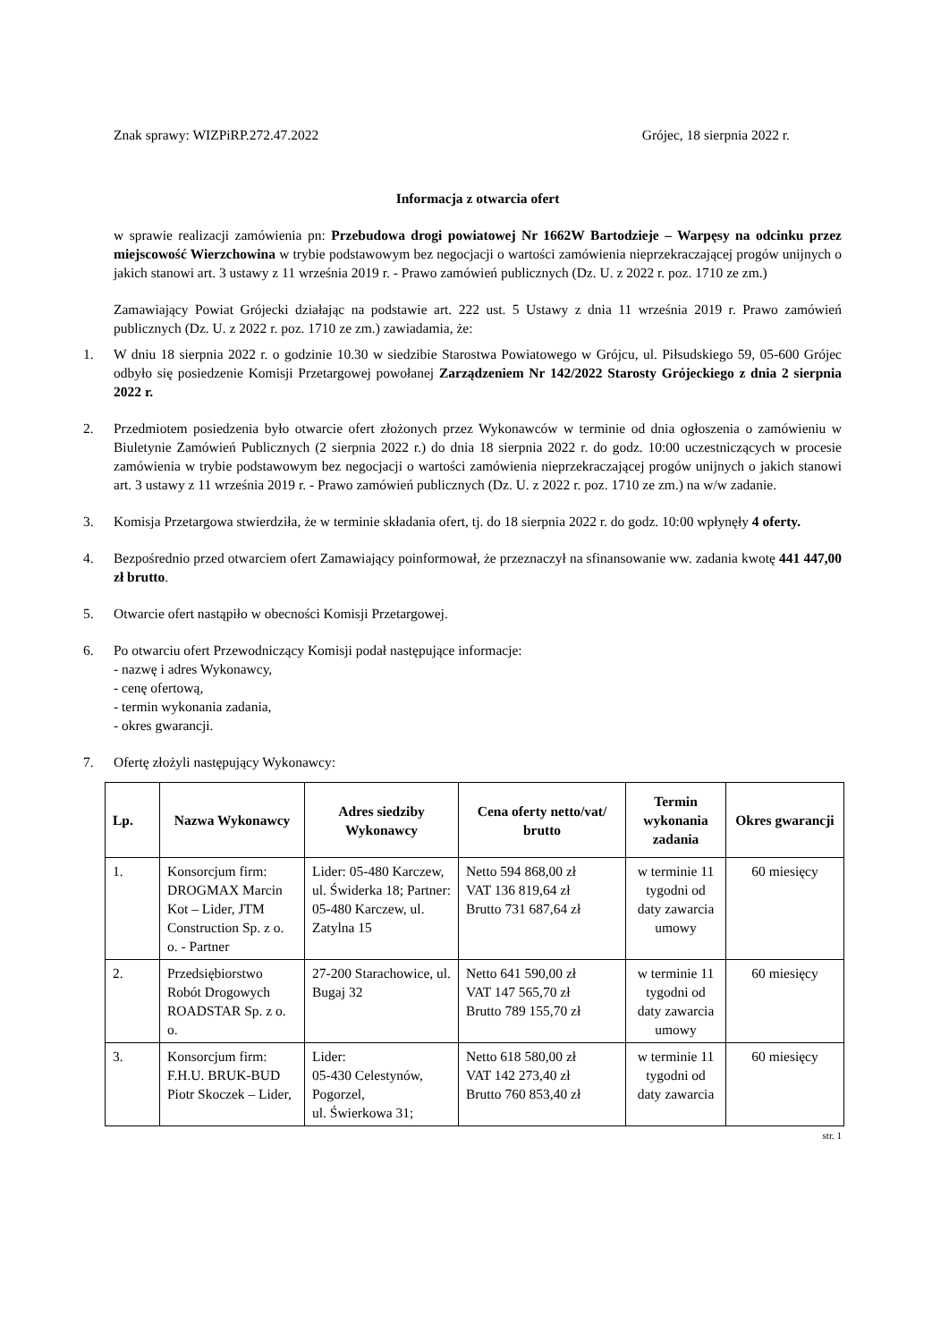Znak sprawy: WIZPiRP.272.47.2022 Grójec, 18 sierpnia 2022 r.
Informacja z otwarcia ofert
w sprawie realizacji zamówienia pn: Przebudowa drogi powiatowej Nr 1662W Bartodzieje – Warpęsy na odcinku przez miejscowość Wierzchowina w trybie podstawowym bez negocjacji o wartości zamówienia nieprzekraczającej progów unijnych o jakich stanowi art. 3 ustawy z 11 września 2019 r. - Prawo zamówień publicznych (Dz. U. z 2022 r. poz. 1710 ze zm.)
Zamawiający Powiat Grójecki działając na podstawie art. 222 ust. 5 Ustawy z dnia 11 września 2019 r. Prawo zamówień publicznych (Dz. U. z 2022 r. poz. 1710 ze zm.) zawiadamia, że:
1. W dniu 18 sierpnia 2022 r. o godzinie 10.30 w siedzibie Starostwa Powiatowego w Grójcu, ul. Piłsudskiego 59, 05-600 Grójec odbyło się posiedzenie Komisji Przetargowej powołanej Zarządzeniem Nr 142/2022 Starosty Grójeckiego z dnia 2 sierpnia 2022 r.
2. Przedmiotem posiedzenia było otwarcie ofert złożonych przez Wykonawców w terminie od dnia ogłoszenia o zamówieniu w Biuletynie Zamówień Publicznych (2 sierpnia 2022 r.) do dnia 18 sierpnia 2022 r. do godz. 10:00 uczestniczących w procesie zamówienia w trybie podstawowym bez negocjacji o wartości zamówienia nieprzekraczającej progów unijnych o jakich stanowi art. 3 ustawy z 11 września 2019 r. - Prawo zamówień publicznych (Dz. U. z 2022 r. poz. 1710 ze zm.) na w/w zadanie.
3. Komisja Przetargowa stwierdziła, że w terminie składania ofert, tj. do 18 sierpnia 2022 r. do godz. 10:00 wpłynęły 4 oferty.
4. Bezpośrednio przed otwarciem ofert Zamawiający poinformował, że przeznaczył na sfinansowanie ww. zadania kwotę 441 447,00 zł brutto.
5. Otwarcie ofert nastąpiło w obecności Komisji Przetargowej.
6. Po otwarciu ofert Przewodniczący Komisji podał następujące informacje:
- nazwę i adres Wykonawcy,
- cenę ofertową,
- termin wykonania zadania,
- okres gwarancji.
7. Ofertę złożyli następujący Wykonawcy:
| Lp. | Nazwa Wykonawcy | Adres siedziby Wykonawcy | Cena oferty netto/vat/ brutto | Termin wykonania zadania | Okres gwarancji |
| --- | --- | --- | --- | --- | --- |
| 1. | Konsorcjum firm: DROGMAX Marcin Kot – Lider, JTM Construction Sp. z o. o. - Partner | Lider: 05-480 Karczew, ul. Świderka 18; Partner: 05-480 Karczew, ul. Zatylna 15 | Netto 594 868,00 zł VAT 136 819,64 zł Brutto 731 687,64 zł | w terminie 11 tygodni od daty zawarcia umowy | 60 miesięcy |
| 2. | Przedsiębiorstwo Robót Drogowych ROADSTAR Sp. z o. o. | 27-200 Starachowice, ul. Bugaj 32 | Netto 641 590,00 zł VAT 147 565,70 zł Brutto 789 155,70 zł | w terminie 11 tygodni od daty zawarcia umowy | 60 miesięcy |
| 3. | Konsorcjum firm: F.H.U. BRUK-BUD Piotr Skoczek – Lider, | Lider: 05-430 Celestynów, Pogorzel, ul. Świerkowa 31; | Netto 618 580,00 zł VAT 142 273,40 zł Brutto 760 853,40 zł | w terminie 11 tygodni od daty zawarcia | 60 miesięcy |
str. 1